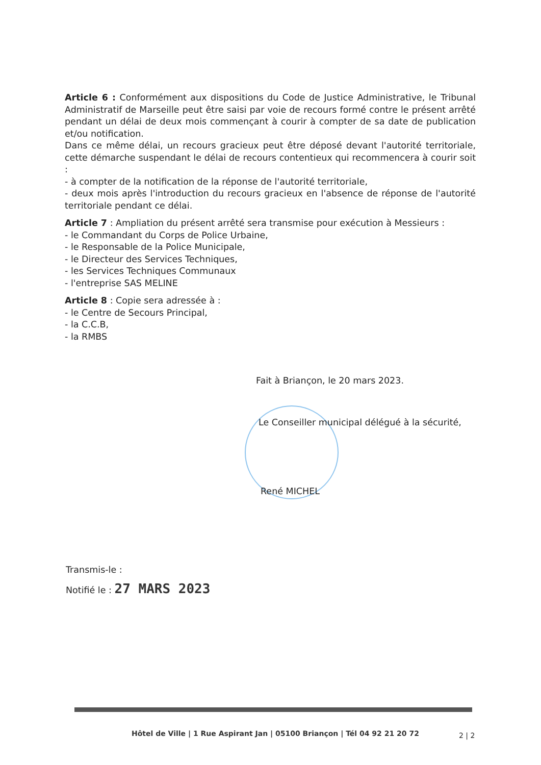Article 6 : Conformément aux dispositions du Code de Justice Administrative, le Tribunal Administratif de Marseille peut être saisi par voie de recours formé contre le présent arrêté pendant un délai de deux mois commençant à courir à compter de sa date de publication et/ou notification.
Dans ce même délai, un recours gracieux peut être déposé devant l'autorité territoriale, cette démarche suspendant le délai de recours contentieux qui recommencera à courir soit :
- à compter de la notification de la réponse de l'autorité territoriale,
- deux mois après l'introduction du recours gracieux en l'absence de réponse de l'autorité territoriale pendant ce délai.
Article 7 : Ampliation du présent arrêté sera transmise pour exécution à Messieurs :
- le Commandant du Corps de Police Urbaine,
- le Responsable de la Police Municipale,
- le Directeur des Services Techniques,
- les Services Techniques Communaux
- l'entreprise SAS MELINE
Article 8 : Copie sera adressée à :
- le Centre de Secours Principal,
- la C.C.B,
- la RMBS
Fait à Briançon, le 20 mars 2023.
Le Conseiller municipal délégué à la sécurité,
René MICHEL
Transmis-le :
Notifié le : 27 MARS 2023
Hôtel de Ville | 1 Rue Aspirant Jan | 05100 Briançon | Tél 04 92 21 20 72
2 | 2